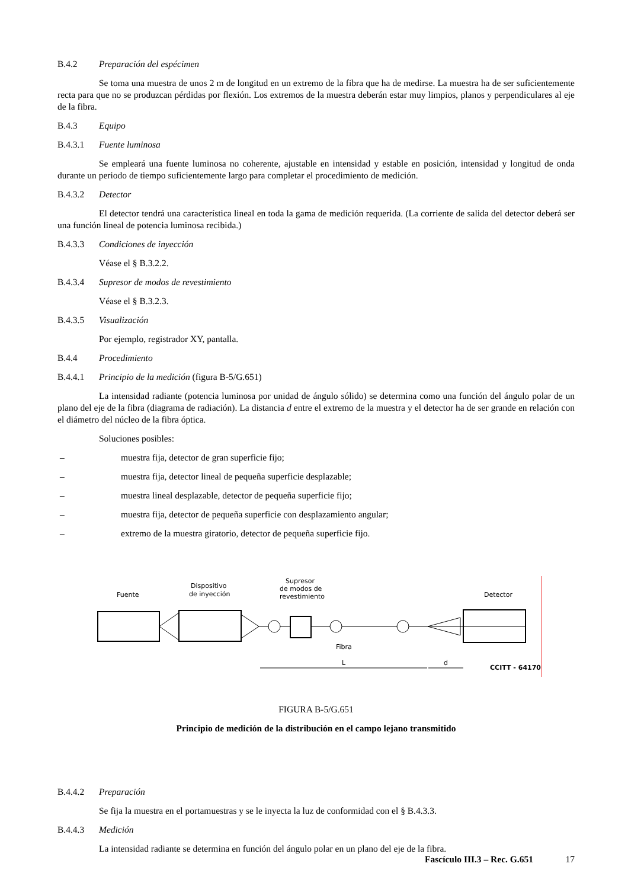B.4.2 Preparación del espécimen
Se toma una muestra de unos 2 m de longitud en un extremo de la fibra que ha de medirse. La muestra ha de ser suficientemente recta para que no se produzcan pérdidas por flexión. Los extremos de la muestra deberán estar muy limpios, planos y perpendiculares al eje de la fibra.
B.4.3 Equipo
B.4.3.1 Fuente luminosa
Se empleará una fuente luminosa no coherente, ajustable en intensidad y estable en posición, intensidad y longitud de onda durante un periodo de tiempo suficientemente largo para completar el procedimiento de medición.
B.4.3.2 Detector
El detector tendrá una característica lineal en toda la gama de medición requerida. (La corriente de salida del detector deberá ser una función lineal de potencia luminosa recibida.)
B.4.3.3 Condiciones de inyección
Véase el § B.3.2.2.
B.4.3.4 Supresor de modos de revestimiento
Véase el § B.3.2.3.
B.4.3.5 Visualización
Por ejemplo, registrador XY, pantalla.
B.4.4 Procedimiento
B.4.4.1 Principio de la medición (figura B-5/G.651)
La intensidad radiante (potencia luminosa por unidad de ángulo sólido) se determina como una función del ángulo polar de un plano del eje de la fibra (diagrama de radiación). La distancia d entre el extremo de la muestra y el detector ha de ser grande en relación con el diámetro del núcleo de la fibra óptica.
Soluciones posibles:
– muestra fija, detector de gran superficie fijo;
– muestra fija, detector lineal de pequeña superficie desplazable;
– muestra lineal desplazable, detector de pequeña superficie fijo;
– muestra fija, detector de pequeña superficie con desplazamiento angular;
– extremo de la muestra giratorio, detector de pequeña superficie fijo.
Fuente
Dispositivo
de inyección
Supresor
de modos de
revestimiento
Detector
Fibra
L
d
CCITT - 64170
FIGURA B-5/G.651
Principio de medición de la distribución en el campo lejano transmitido
B.4.4.2 Preparación
Se fija la muestra en el portamuestras y se le inyecta la luz de conformidad con el § B.4.3.3.
B.4.4.3 Medición
La intensidad radiante se determina en función del ángulo polar en un plano del eje de la fibra.
Fascículo III.3 – Rec. G.651 17